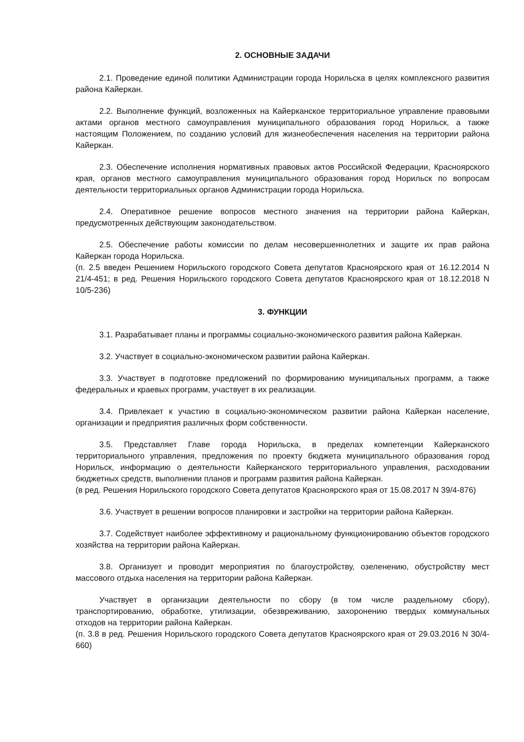2. ОСНОВНЫЕ ЗАДАЧИ
2.1. Проведение единой политики Администрации города Норильска в целях комплексного развития района Кайеркан.
2.2. Выполнение функций, возложенных на Кайерканское территориальное управление правовыми актами органов местного самоуправления муниципального образования город Норильск, а также настоящим Положением, по созданию условий для жизнеобеспечения населения на территории района Кайеркан.
2.3. Обеспечение исполнения нормативных правовых актов Российской Федерации, Красноярского края, органов местного самоуправления муниципального образования город Норильск по вопросам деятельности территориальных органов Администрации города Норильска.
2.4. Оперативное решение вопросов местного значения на территории района Кайеркан, предусмотренных действующим законодательством.
2.5. Обеспечение работы комиссии по делам несовершеннолетних и защите их прав района Кайеркан города Норильска.
(п. 2.5 введен Решением Норильского городского Совета депутатов Красноярского края от 16.12.2014 N 21/4-451; в ред. Решения Норильского городского Совета депутатов Красноярского края от 18.12.2018 N 10/5-236)
3. ФУНКЦИИ
3.1. Разрабатывает планы и программы социально-экономического развития района Кайеркан.
3.2. Участвует в социально-экономическом развитии района Кайеркан.
3.3. Участвует в подготовке предложений по формированию муниципальных программ, а также федеральных и краевых программ, участвует в их реализации.
3.4. Привлекает к участию в социально-экономическом развитии района Кайеркан население, организации и предприятия различных форм собственности.
3.5. Представляет Главе города Норильска, в пределах компетенции Кайерканского территориального управления, предложения по проекту бюджета муниципального образования город Норильск, информацию о деятельности Кайерканского территориального управления, расходовании бюджетных средств, выполнении планов и программ развития района Кайеркан.
(в ред. Решения Норильского городского Совета депутатов Красноярского края от 15.08.2017 N 39/4-876)
3.6. Участвует в решении вопросов планировки и застройки на территории района Кайеркан.
3.7. Содействует наиболее эффективному и рациональному функционированию объектов городского хозяйства на территории района Кайеркан.
3.8. Организует и проводит мероприятия по благоустройству, озеленению, обустройству мест массового отдыха населения на территории района Кайеркан.
Участвует в организации деятельности по сбору (в том числе раздельному сбору), транспортированию, обработке, утилизации, обезвреживанию, захоронению твердых коммунальных отходов на территории района Кайеркан.
(п. 3.8 в ред. Решения Норильского городского Совета депутатов Красноярского края от 29.03.2016 N 30/4-660)